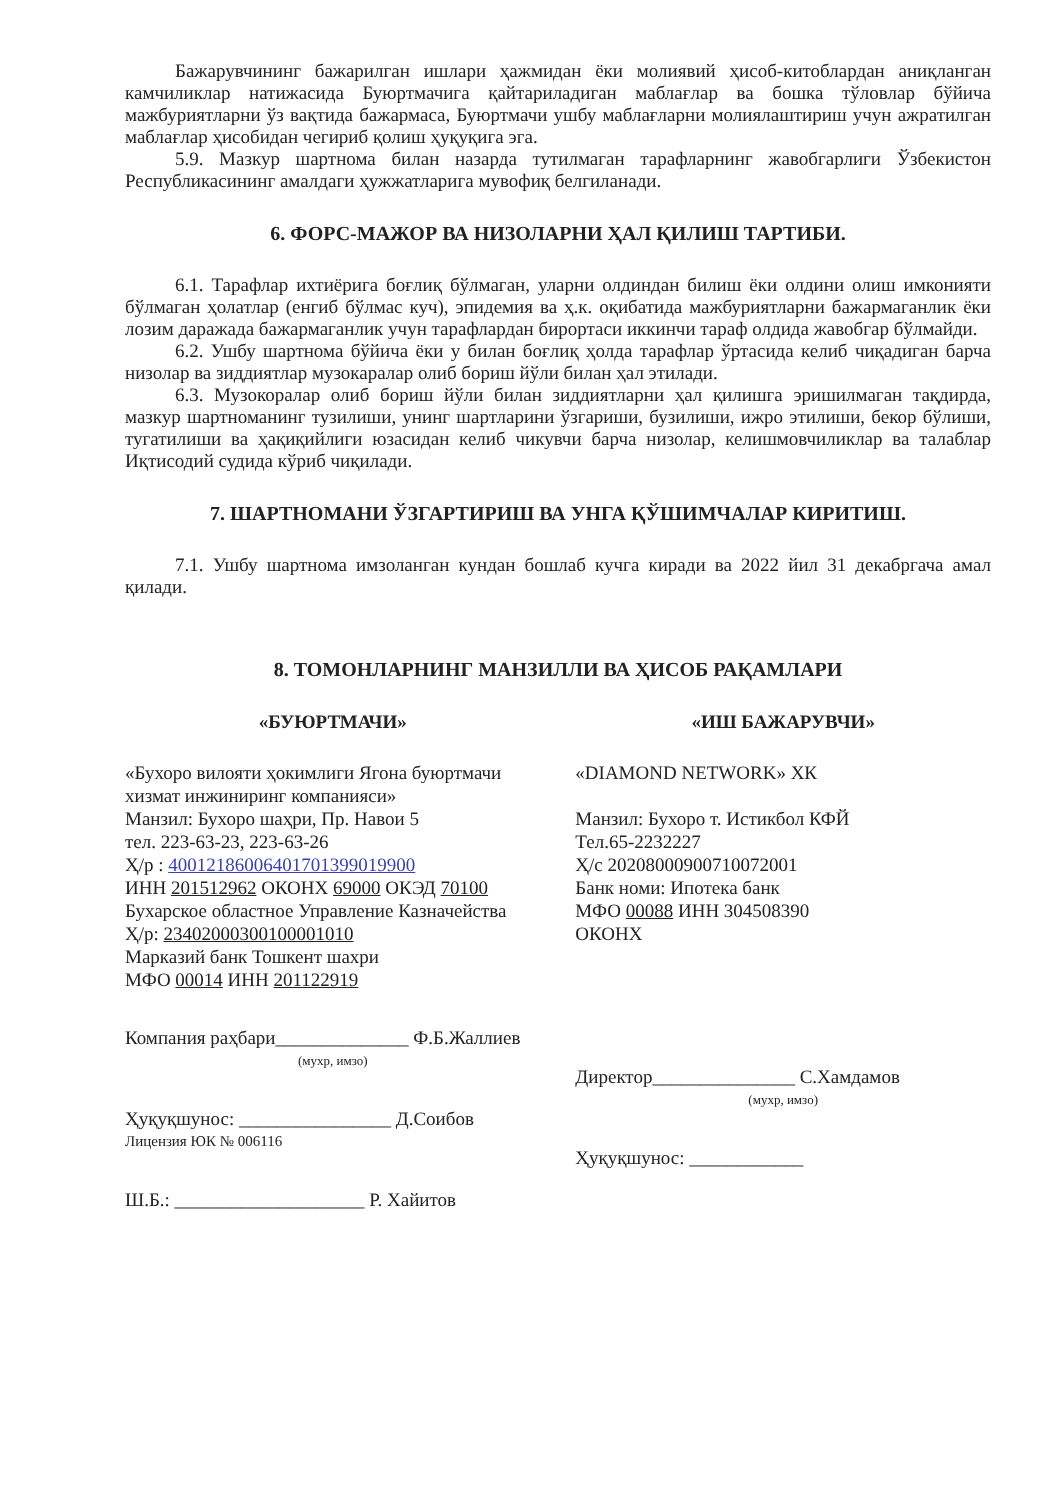Бажарувчининг бажарилган ишлари ҳажмидан ёки молиявий ҳисоб-китоблардан аниқланган камчиликлар натижасида Буюртмачига қайтариладиган маблағлар ва бошка тўловлар бўйича мажбуриятларни ўз вақтида бажармаса, Буюртмачи ушбу маблағларни молиялаштириш учун ажратилган маблағлар ҳисобидан чегириб қолиш ҳуқуқига эга.
5.9. Мазкур шартнома билан назарда тутилмаган тарафларнинг жавобгарлиги Ўзбекистон Республикасининг амалдаги ҳужжатларига мувофиқ белгиланади.
6. ФОРС-МАЖОР ВА НИЗОЛАРНИ ҲАЛ ҚИЛИШ ТАРТИБИ.
6.1. Тарафлар ихтиёрига боғлиқ бўлмаган, уларни олдиндан билиш ёки олдини олиш имконияти бўлмаган ҳолатлар (енгиб бўлмас куч), эпидемия ва ҳ.к. оқибатида мажбуриятларни бажармаганлик ёки лозим даражада бажармаганлик учун тарафлардан бирортаси иккинчи тараф олдида жавобгар бўлмайди.
6.2. Ушбу шартнома бўйича ёки у билан боғлиқ ҳолда тарафлар ўртасида келиб чиқадиган барча низолар ва зиддиятлар музокаралар олиб бориш йўли билан ҳал этилади.
6.3. Музокоралар олиб бориш йўли билан зиддиятларни ҳал қилишга эришилмаган тақдирда, мазкур шартноманинг тузилиши, унинг шартларини ўзгариши, бузилиши, ижро этилиши, бекор бўлиши, тугатилиши ва ҳақиқийлиги юзасидан келиб чикувчи барча низолар, келишмовчиликлар ва талаблар Иқтисодий судида кўриб чиқилади.
7. ШАРТНОМАНИ ЎЗГАРТИРИШ ВА УНГА ҚЎШИМЧАЛАР КИРИТИШ.
7.1. Ушбу шартнома имзоланган кундан бошлаб кучга киради ва 2022 йил 31 декабргача амал қилади.
8. ТОМОНЛАРНИНГ МАНЗИЛЛИ ВА ҲИСОБ РАҚАМЛАРИ
«БУЮРТМАЧИ»
«Бухоро вилояти ҳокимлиги Ягона буюртмачи хизмат инжиниринг компанияси»
Манзил: Бухоро шаҳри, Пр. Навои 5
тел. 223-63-23, 223-63-26
Ҳ/р : 40012186006401701399019900
ИНН 201512962 ОКОНХ 69000 ОКЭД 70100
Бухарское областное Управление Казначейства
Ҳ/р: 23402000300100001010
Марказий банк Тошкент шахри
МФО 00014 ИНН 201122919
Компания раҳбари______________ Ф.Б.Жаллиев
(мухр, имзо)
Ҳуқуқшунос: ________________ Д.Соибов
Лицензия ЮК № 006116
Ш.Б.: ____________________ Р. Хайитов
«ИШ БАЖАРУВЧИ»
«DIAMOND NETWORK» ХК
Манзил: Бухоро т. Истикбол КФЙ
Тел.65-2232227
Ҳ/с 20208000900710072001
Банк номи: Ипотека банк
МФО 00088 ИНН 304508390
ОКОНХ
Директор_______________ С.Хамдамов
(мухр, имзо)
Ҳуқуқшунос: ____________